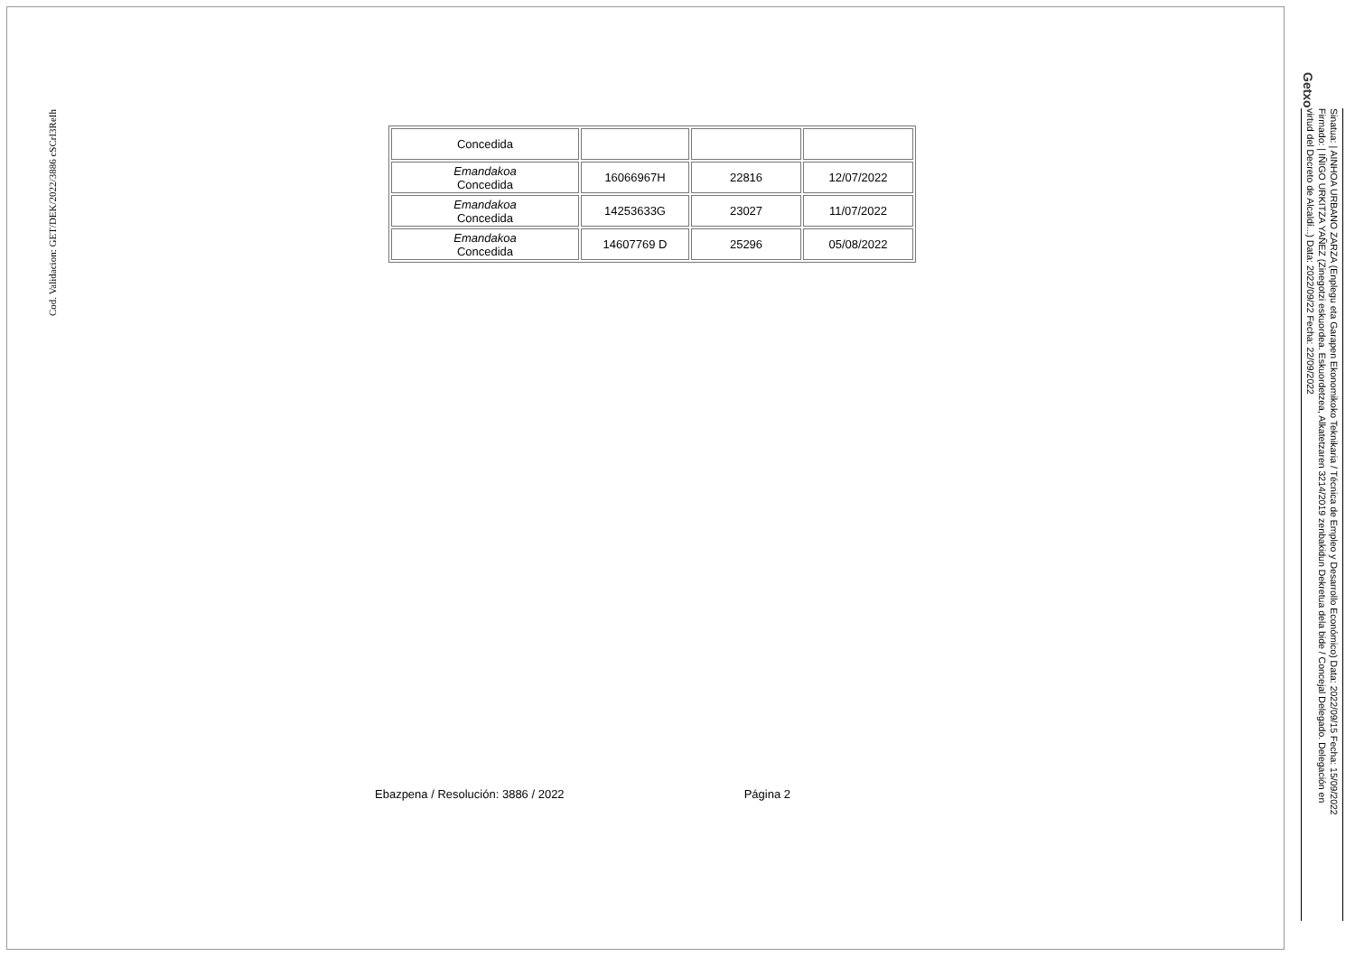Cod. Validacion: GET/DEK/2022/3886 cSCrI3ReIh
Getxo
Sinatua: | AINHOA URBANO ZARZA (Enplegu eta Garapen Ekonomikoko Teknikaria / Técnica de Empleo y Desarrollo Económico) Data: 2022/09/15 Fecha: 15/09/2022
Firmado: | IÑIGO URKITZA YAÑEZ (Zinegotzi eskuordea. Eskuordetzea, Alkatetzaren 3214/2019 zenbakidun Dekretua dela bide / Concejal Delegado. Delegación en
virtud del Decreto de Alcaldí...) Data: 2022/09/22 Fecha: 22/09/2022
| Concedida | | | |
| Emandakoa Concedida | 16066967H | 22816 | 12/07/2022 |
| Emandakoa Concedida | 14253633G | 23027 | 11/07/2022 |
| Emandakoa Concedida | 14607769 D | 25296 | 05/08/2022 |
Ebazpena / Resolución: 3886 / 2022 Página 2